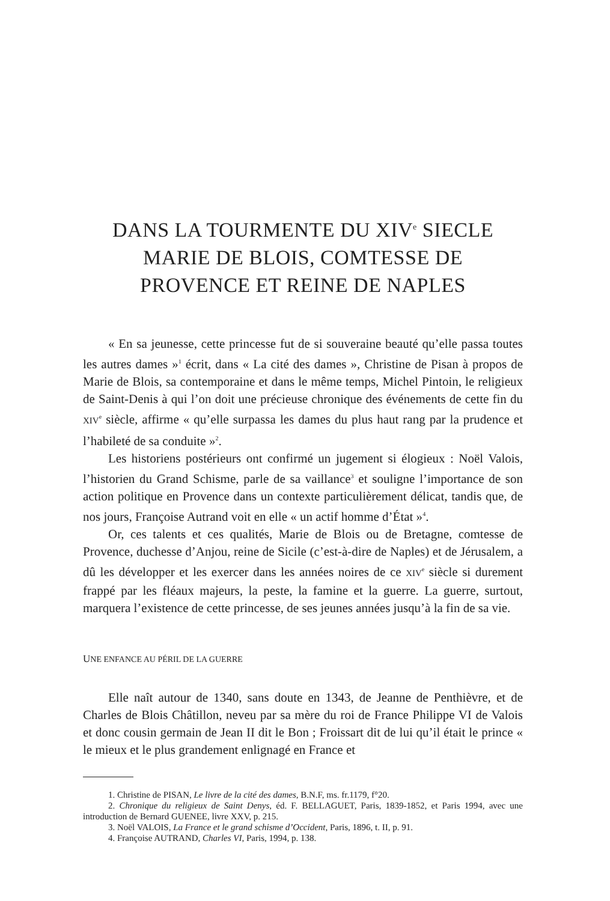DANS LA TOURMENTE DU XIV<sup>e</sup> SIECLE
MARIE DE BLOIS, COMTESSE DE
PROVENCE ET REINE DE NAPLES
« En sa jeunesse, cette princesse fut de si souveraine beauté qu’elle passa toutes les autres dames »<sup>1</sup> écrit, dans « La cité des dames », Christine de Pisan à propos de Marie de Blois, sa contemporaine et dans le même temps, Michel Pintoin, le religieux de Saint-Denis à qui l’on doit une précieuse chronique des événements de cette fin du XIV<sup>e</sup> siècle, affirme « qu’elle surpassa les dames du plus haut rang par la prudence et l’habileté de sa conduite »<sup>2</sup>.
Les historiens postérieurs ont confirmé un jugement si élogieux : Noël Valois, l’historien du Grand Schisme, parle de sa vaillance<sup>3</sup> et souligne l’importance de son action politique en Provence dans un contexte particulièrement délicat, tandis que, de nos jours, Françoise Autrand voit en elle « un actif homme d’État »<sup>4</sup>.
Or, ces talents et ces qualités, Marie de Blois ou de Bretagne, comtesse de Provence, duchesse d’Anjou, reine de Sicile (c’est-à-dire de Naples) et de Jérusalem, a dû les développer et les exercer dans les années noires de ce XIV<sup>e</sup> siècle si durement frappé par les fléaux majeurs, la peste, la famine et la guerre. La guerre, surtout, marquera l’existence de cette princesse, de ses jeunes années jusqu’à la fin de sa vie.
UNE ENFANCE AU PÉRIL DE LA GUERRE
Elle naît autour de 1340, sans doute en 1343, de Jeanne de Penthièvre, et de Charles de Blois Châtillon, neveu par sa mère du roi de France Philippe VI de Valois et donc cousin germain de Jean II dit le Bon ; Froissart dit de lui qu’il était le prince « le mieux et le plus grandement enlignagé en France et
1. Christine de PISAN, Le livre de la cité des dames, B.N.F, ms. fr.1179, f°20.
2. Chronique du religieux de Saint Denys, éd. F. BELLAGUET, Paris, 1839-1852, et Paris 1994, avec une introduction de Bernard GUENEE, livre XXV, p. 215.
3. Noël VALOIS, La France et le grand schisme d’Occident, Paris, 1896, t. II, p. 91.
4. Françoise AUTRAND, Charles VI, Paris, 1994, p. 138.